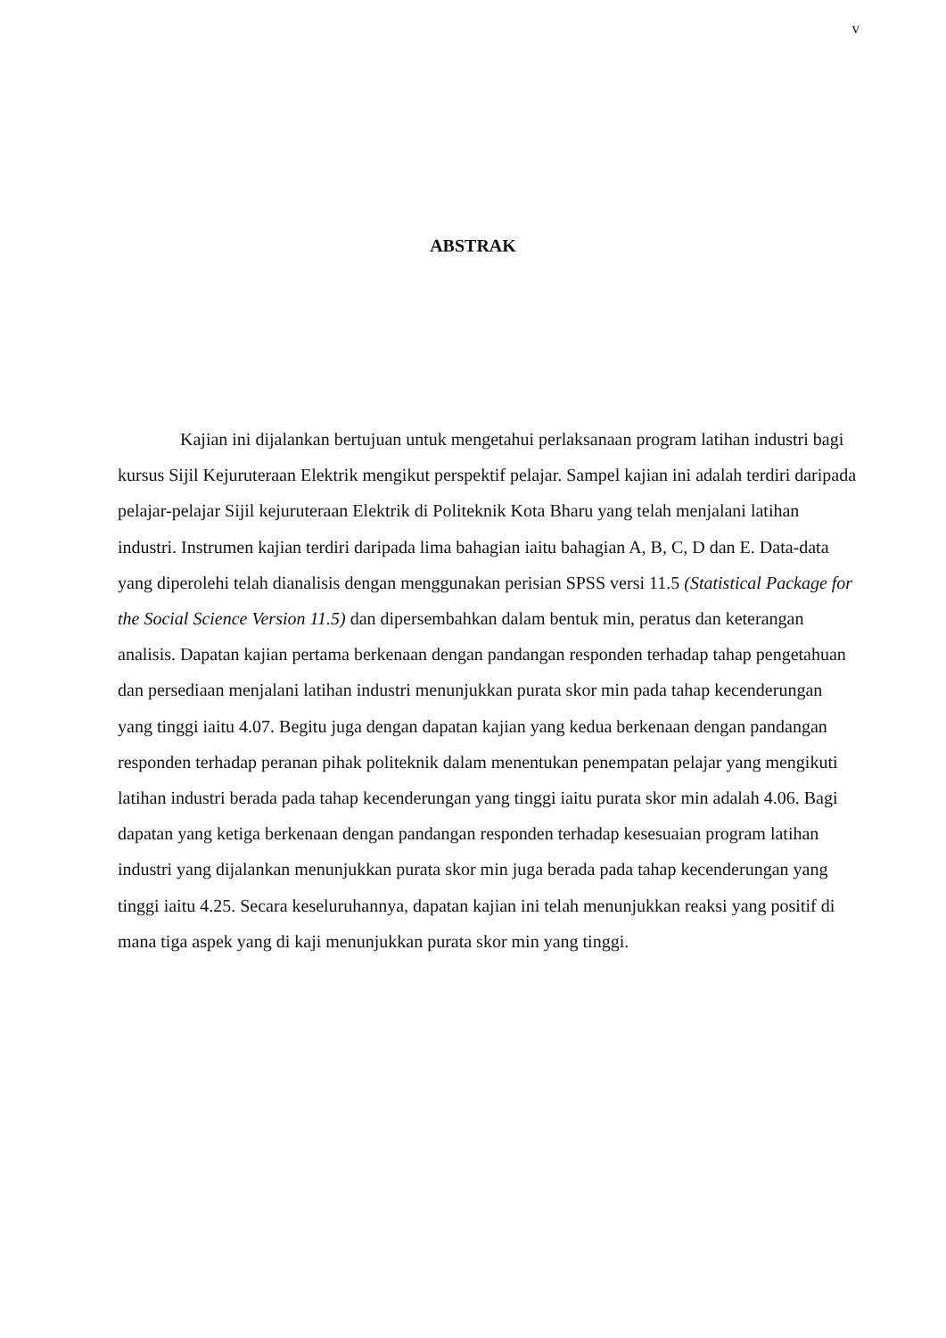v
ABSTRAK
Kajian ini dijalankan bertujuan untuk mengetahui perlaksanaan program latihan industri bagi kursus Sijil Kejuruteraan Elektrik mengikut perspektif pelajar. Sampel kajian ini adalah terdiri daripada pelajar-pelajar Sijil kejuruteraan Elektrik di Politeknik Kota Bharu yang telah menjalani latihan industri. Instrumen kajian terdiri daripada lima bahagian iaitu bahagian A, B, C, D dan E. Data-data yang diperolehi telah dianalisis dengan menggunakan perisian SPSS versi 11.5 (Statistical Package for the Social Science Version 11.5) dan dipersembahkan dalam bentuk min, peratus dan keterangan analisis. Dapatan kajian pertama berkenaan dengan pandangan responden terhadap tahap pengetahuan dan persediaan menjalani latihan industri menunjukkan purata skor min pada tahap kecenderungan yang tinggi iaitu 4.07. Begitu juga dengan dapatan kajian yang kedua berkenaan dengan pandangan responden terhadap peranan pihak politeknik dalam menentukan penempatan pelajar yang mengikuti latihan industri berada pada tahap kecenderungan yang tinggi iaitu purata skor min adalah 4.06. Bagi dapatan yang ketiga berkenaan dengan pandangan responden terhadap kesesuaian program latihan industri yang dijalankan menunjukkan purata skor min juga berada pada tahap kecenderungan yang tinggi iaitu 4.25. Secara keseluruhannya, dapatan kajian ini telah menunjukkan reaksi yang positif di mana tiga aspek yang di kaji menunjukkan purata skor min yang tinggi.